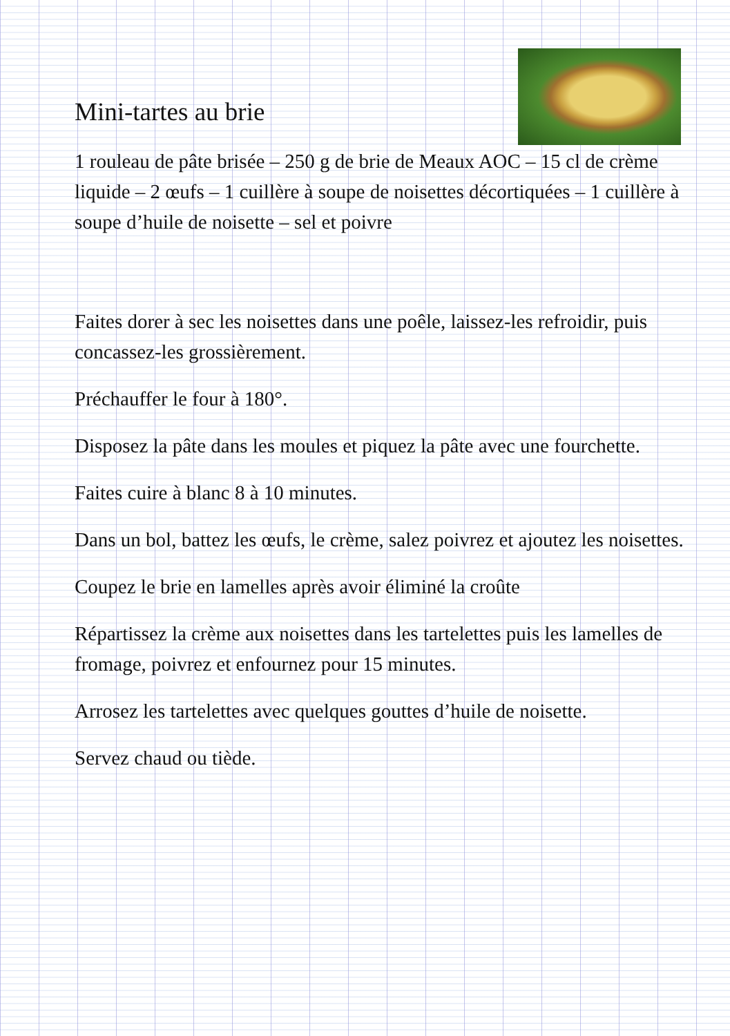Mini-tartes au brie
1 rouleau de pâte brisée – 250 g de brie de Meaux AOC – 15 cl de crème liquide – 2 œufs – 1 cuillère à soupe de noisettes décortiquées – 1 cuillère à soupe d’huile de noisette – sel et poivre
Faites dorer à sec les noisettes dans une poêle, laissez-les refroidir, puis concassez-les grossièrement.
Préchauffer le four à 180°.
Disposez la pâte dans les moules et piquez la pâte avec une fourchette.
Faites cuire à blanc 8 à 10 minutes.
Dans un bol, battez les œufs, le crème, salez poivrez et ajoutez les noisettes.
Coupez le brie en lamelles après avoir éliminé la croûte
Répartissez la crème aux noisettes dans les tartelettes puis les lamelles de fromage, poivrez et enfournez pour 15 minutes.
Arrosez les tartelettes avec quelques gouttes d’huile de noisette.
Servez chaud ou tiède.